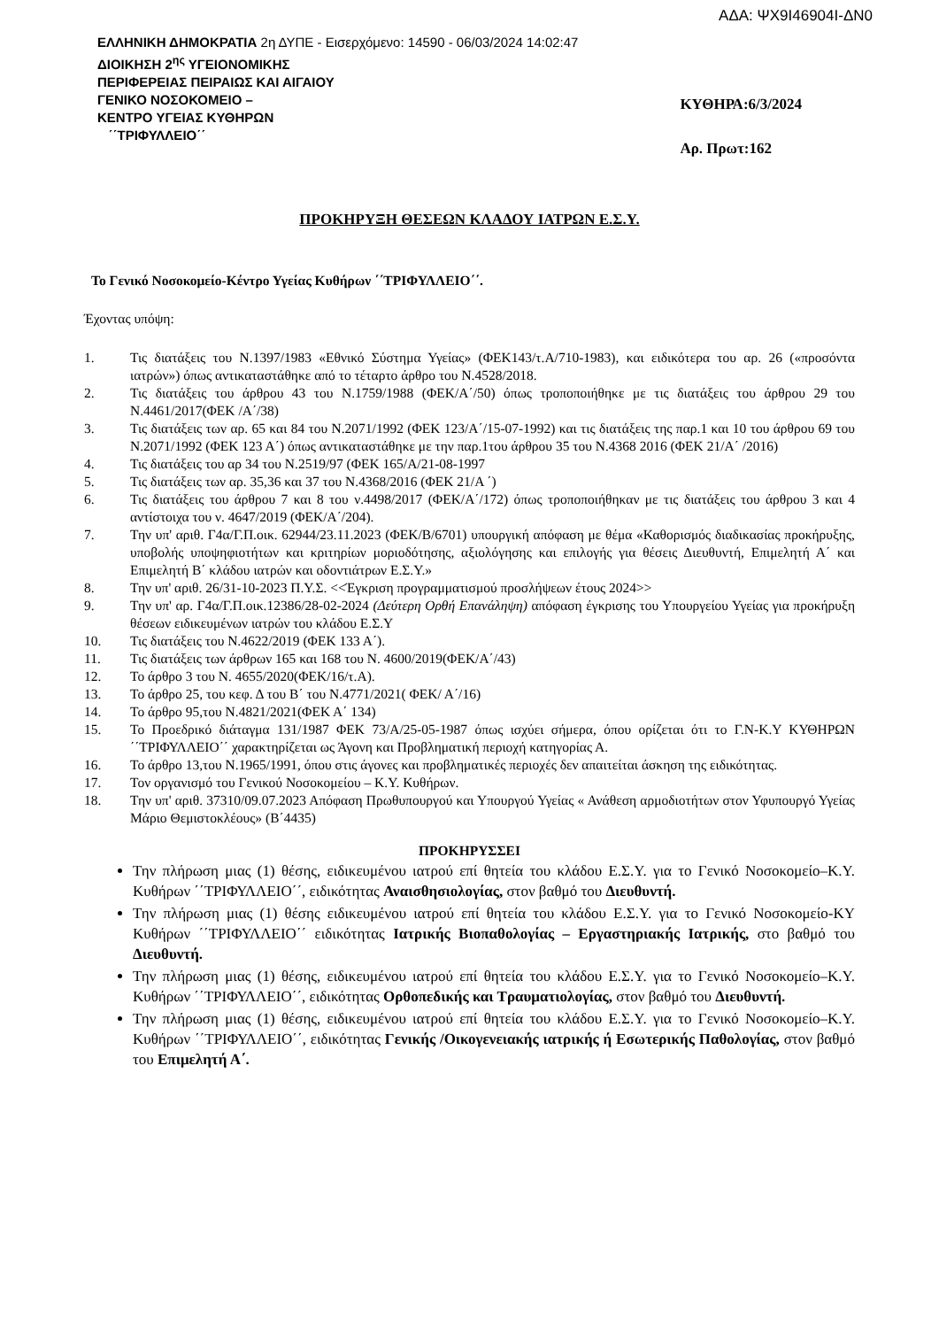ΑΔΑ: ΨΧ9Ι46904Ι-ΔΝ0
ΕΛΛΗΝΙΚΗ ΔΗΜΟΚΡΑΤΙΑ 2η ΔΥΠΕ - Εισερχόμενο: 14590 - 06/03/2024 14:02:47
ΔΙΟΙΚΗΣΗ 2<sup>ης</sup> ΥΓΕΙΟΝΟΜΙΚΗΣ
ΠΕΡΙΦΕΡΕΙΑΣ ΠΕΙΡΑΙΩΣ ΚΑΙ ΑΙΓΑΙΟΥ
ΓΕΝΙΚΟ ΝΟΣΟΚΟΜΕΙΟ –
ΚΕΝΤΡΟ ΥΓΕΙΑΣ ΚΥΘΗΡΩΝ
΄΄ΤΡΙΦΥΛΛΕΙΟ΄΄
ΚΥΘΗΡΑ:6/3/2024
Αρ. Πρωτ:162
ΠΡΟΚΗΡΥΞΗ ΘΕΣΕΩΝ ΚΛΑΔΟΥ ΙΑΤΡΩΝ Ε.Σ.Υ.
Το Γενικό Νοσοκομείο-Κέντρο Υγείας Κυθήρων ΄΄ΤΡΙΦΥΛΛΕΙΟ΄΄.
Έχοντας υπόψη:
1. Τις διατάξεις του Ν.1397/1983 «Εθνικό Σύστημα Υγείας» (ΦΕΚ143/τ.Α/710-1983), και ειδικότερα του αρ. 26 («προσόντα ιατρών») όπως αντικαταστάθηκε από το τέταρτο άρθρο του Ν.4528/2018.
2. Τις διατάξεις του άρθρου 43 του Ν.1759/1988 (ΦΕΚ/Α΄/50) όπως τροποποιήθηκε με τις διατάξεις του άρθρου 29 του Ν.4461/2017(ΦΕΚ /Α΄/38)
3. Τις διατάξεις των αρ. 65 και 84 του Ν.2071/1992 (ΦΕΚ 123/Α΄/15-07-1992) και τις διατάξεις της παρ.1 και 10 του άρθρου 69 του Ν.2071/1992 (ΦΕΚ 123 Α΄) όπως αντικαταστάθηκε με την παρ.1του άρθρου 35 του Ν.4368 2016 (ΦΕΚ 21/Α΄ /2016)
4. Τις διατάξεις του αρ 34 του Ν.2519/97 (ΦΕΚ 165/Α/21-08-1997
5. Τις διατάξεις των αρ. 35,36 και 37 του Ν.4368/2016 (ΦΕΚ 21/Α ΄)
6. Τις διατάξεις του άρθρου 7 και 8 του ν.4498/2017 (ΦΕΚ/Α΄/172) όπως τροποποιήθηκαν με τις διατάξεις του άρθρου 3 και 4 αντίστοιχα του ν. 4647/2019 (ΦΕΚ/Α΄/204).
7. Την υπ' αριθ. Γ4α/Γ.Π.οικ. 62944/23.11.2023 (ΦΕΚ/Β/6701) υπουργική απόφαση με θέμα «Καθορισμός διαδικασίας προκήρυξης, υποβολής υποψηφιοτήτων και κριτηρίων μοριοδότησης, αξιολόγησης και επιλογής για θέσεις Διευθυντή, Επιμελητή Α΄ και Επιμελητή Β΄ κλάδου ιατρών και οδοντιάτρων Ε.Σ.Υ.»
8. Την υπ' αριθ. 26/31-10-2023 Π.Υ.Σ. <<Έγκριση προγραμματισμού προσλήψεων έτους 2024>>
9. Την υπ' αρ. Γ4α/Γ.Π.οικ.12386/28-02-2024 (Δεύτερη Ορθή Επανάληψη) απόφαση έγκρισης του Υπουργείου Υγείας για προκήρυξη θέσεων ειδικευμένων ιατρών του κλάδου Ε.Σ.Υ
10. Τις διατάξεις του Ν.4622/2019 (ΦΕΚ 133 Α΄).
11. Τις διατάξεις των άρθρων 165 και 168 του Ν. 4600/2019(ΦΕΚ/Α΄/43)
12. Το άρθρο 3 του Ν. 4655/2020(ΦΕΚ/16/τ.Α).
13. Το άρθρο 25, του κεφ. Δ του Β΄ του Ν.4771/2021( ΦΕΚ/ Α΄/16)
14. Το άρθρο 95,του Ν.4821/2021(ΦΕΚ Α΄ 134)
15. Το Προεδρικό διάταγμα 131/1987 ΦΕΚ 73/Α/25-05-1987 όπως ισχύει σήμερα, όπου ορίζεται ότι το Γ.Ν-Κ.Υ ΚΥΘΗΡΩΝ ΄΄ΤΡΙΦΥΛΛΕΙΟ΄΄ χαρακτηρίζεται ως Άγονη και Προβληματική περιοχή κατηγορίας Α.
16. Το άρθρο 13,του Ν.1965/1991, όπου στις άγονες και προβληματικές περιοχές δεν απαιτείται άσκηση της ειδικότητας.
17. Τον οργανισμό του Γενικού Νοσοκομείου – Κ.Υ. Κυθήρων.
18. Την υπ' αριθ. 37310/09.07.2023 Απόφαση Πρωθυπουργού και Υπουργού Υγείας « Ανάθεση αρμοδιοτήτων στον Υφυπουργό Υγείας Μάριο Θεμιστοκλέους» (Β΄4435)
ΠΡΟΚΗΡΥΣΣΕΙ
Την πλήρωση μιας (1) θέσης, ειδικευμένου ιατρού επί θητεία του κλάδου Ε.Σ.Υ. για το Γενικό Νοσοκομείο–Κ.Υ. Κυθήρων ΄΄ΤΡΙΦΥΛΛΕΙΟ΄΄, ειδικότητας Αναισθησιολογίας, στον βαθμό του Διευθυντή.
Την πλήρωση μιας (1) θέσης ειδικευμένου ιατρού επί θητεία του κλάδου Ε.Σ.Υ. για το Γενικό Νοσοκομείο-ΚΥ Κυθήρων ΄΄ΤΡΙΦΥΛΛΕΙΟ΄΄ ειδικότητας Ιατρικής Βιοπαθολογίας – Εργαστηριακής Ιατρικής, στο βαθμό του Διευθυντή.
Την πλήρωση μιας (1) θέσης, ειδικευμένου ιατρού επί θητεία του κλάδου Ε.Σ.Υ. για το Γενικό Νοσοκομείο–Κ.Υ. Κυθήρων ΄΄ΤΡΙΦΥΛΛΕΙΟ΄΄, ειδικότητας Ορθοπεδικής και Τραυματιολογίας, στον βαθμό του Διευθυντή.
Την πλήρωση μιας (1) θέσης, ειδικευμένου ιατρού επί θητεία του κλάδου Ε.Σ.Υ. για το Γενικό Νοσοκομείο–Κ.Υ. Κυθήρων ΄΄ΤΡΙΦΥΛΛΕΙΟ΄΄, ειδικότητας Γενικής /Οικογενειακής ιατρικής ή Εσωτερικής Παθολογίας, στον βαθμό του Επιμελητή Α΄.